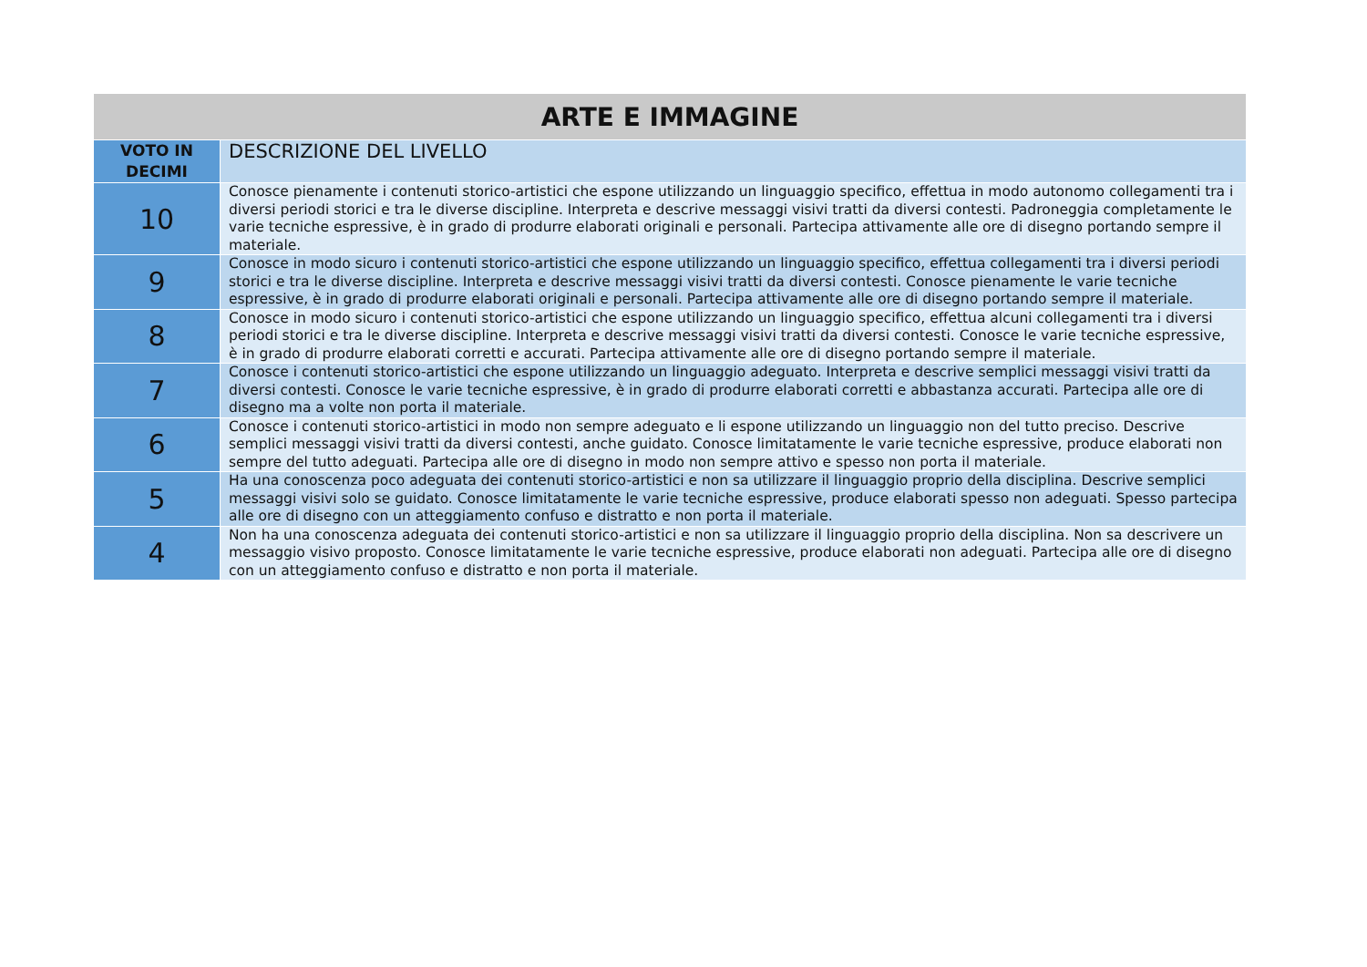| ARTE E IMMAGINE | |
| --- | --- |
| VOTO IN DECIMI | DESCRIZIONE DEL LIVELLO |
| 10 | Conosce pienamente i contenuti storico-artistici che espone utilizzando un linguaggio specifico, effettua in modo autonomo collegamenti tra i diversi periodi storici e tra le diverse discipline. Interpreta e descrive messaggi visivi tratti da diversi contesti. Padroneggia completamente le varie tecniche espressive, è in grado di produrre elaborati originali e personali. Partecipa attivamente alle ore di disegno portando sempre il materiale. |
| 9 | Conosce in modo sicuro i contenuti storico-artistici che espone utilizzando un linguaggio specifico, effettua collegamenti tra i diversi periodi storici e tra le diverse discipline. Interpreta e descrive messaggi visivi tratti da diversi contesti. Conosce pienamente le varie tecniche espressive, è in grado di produrre elaborati originali e personali. Partecipa attivamente alle ore di disegno portando sempre il materiale. |
| 8 | Conosce in modo sicuro i contenuti storico-artistici che espone utilizzando un linguaggio specifico, effettua alcuni collegamenti tra i diversi periodi storici e tra le diverse discipline. Interpreta e descrive messaggi visivi tratti da diversi contesti. Conosce le varie tecniche espressive, è in grado di produrre elaborati corretti e accurati. Partecipa attivamente alle ore di disegno portando sempre il materiale. |
| 7 | Conosce i contenuti storico-artistici che espone utilizzando un linguaggio adeguato. Interpreta e descrive semplici messaggi visivi tratti da diversi contesti. Conosce le varie tecniche espressive, è in grado di produrre elaborati corretti e abbastanza accurati. Partecipa alle ore di disegno ma a volte non porta il materiale. |
| 6 | Conosce i contenuti storico-artistici in modo non sempre adeguato e li espone utilizzando un linguaggio non del tutto preciso. Descrive semplici messaggi visivi tratti da diversi contesti, anche guidato. Conosce limitatamente le varie tecniche espressive, produce elaborati non sempre del tutto adeguati. Partecipa alle ore di disegno in modo non sempre attivo e spesso non porta il materiale. |
| 5 | Ha una conoscenza poco adeguata dei contenuti storico-artistici e non sa utilizzare il linguaggio proprio della disciplina. Descrive semplici messaggi visivi solo se guidato. Conosce limitatamente le varie tecniche espressive, produce elaborati spesso non adeguati. Spesso partecipa alle ore di disegno con un atteggiamento confuso e distratto e non porta il materiale. |
| 4 | Non ha una conoscenza adeguata dei contenuti storico-artistici e non sa utilizzare il linguaggio proprio della disciplina. Non sa descrivere un messaggio visivo proposto. Conosce limitatamente le varie tecniche espressive, produce elaborati non adeguati. Partecipa alle ore di disegno con un atteggiamento confuso e distratto e non porta il materiale. |